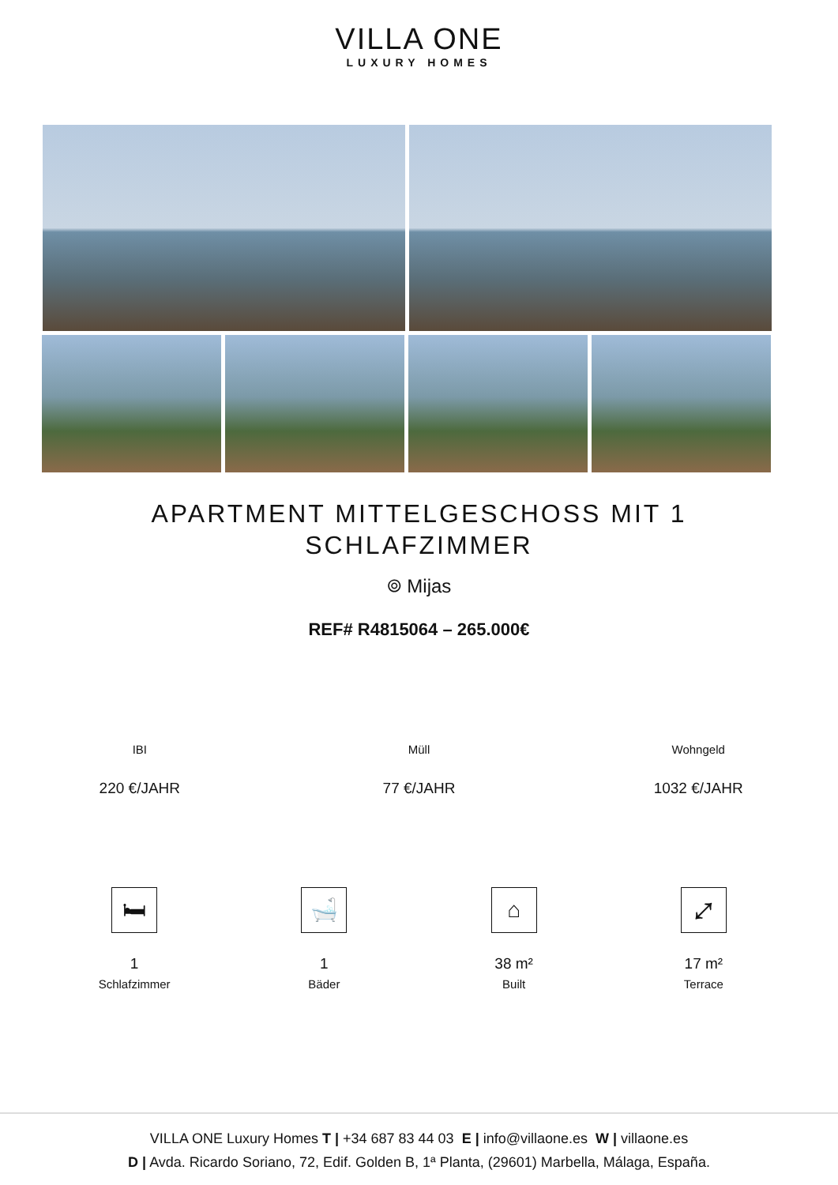VILLA ONE
LUXURY HOMES
APARTMENT MITTELGESCHOSS MIT 1 SCHLAFZIMMER
⌾ Mijas
REF# R4815064 – 265.000€
IBI
220 €/JAHR
Müll
77 €/JAHR
Wohngeld
1032 €/JAHR
🛏
1
Schlafzimmer
🛁
1
Bäder
⌂
38 m²
Built
⤢
17 m²
Terrace
VILLA ONE Luxury Homes T | +34 687 83 44 03 E | info@villaone.es W | villaone.es
D | Avda. Ricardo Soriano, 72, Edif. Golden B, 1ª Planta, (29601) Marbella, Málaga, España.